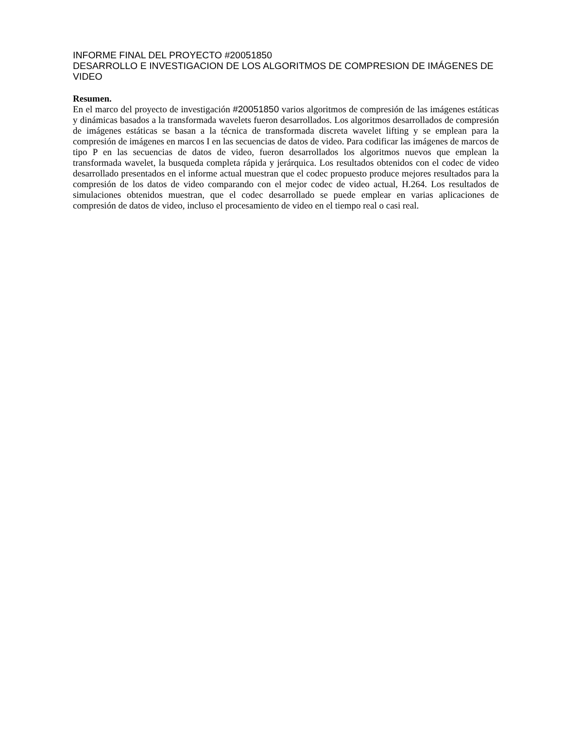INFORME FINAL DEL PROYECTO #20051850
DESARROLLO E INVESTIGACION DE LOS ALGORITMOS DE COMPRESION DE IMÁGENES DE VIDEO
Resumen.
En el marco del proyecto de investigación #20051850 varios algoritmos de compresión de las imágenes estáticas y dinámicas basados a la transformada wavelets fueron desarrollados. Los algoritmos desarrollados de compresión de imágenes estáticas se basan a la técnica de transformada discreta wavelet lifting y se emplean para la compresión de imágenes en marcos I en las secuencias de datos de video. Para codificar las imágenes de marcos de tipo P en las secuencias de datos de video, fueron desarrollados los algoritmos nuevos que emplean la transformada wavelet, la busqueda completa rápida y jerárquica. Los resultados obtenidos con el codec de video desarrollado presentados en el informe actual muestran que el codec propuesto produce mejores resultados para la compresión de los datos de video comparando con el mejor codec de video actual, H.264. Los resultados de simulaciones obtenidos muestran, que el codec desarrollado se puede emplear en varias aplicaciones de compresión de datos de video, incluso el procesamiento de video en el tiempo real o casi real.